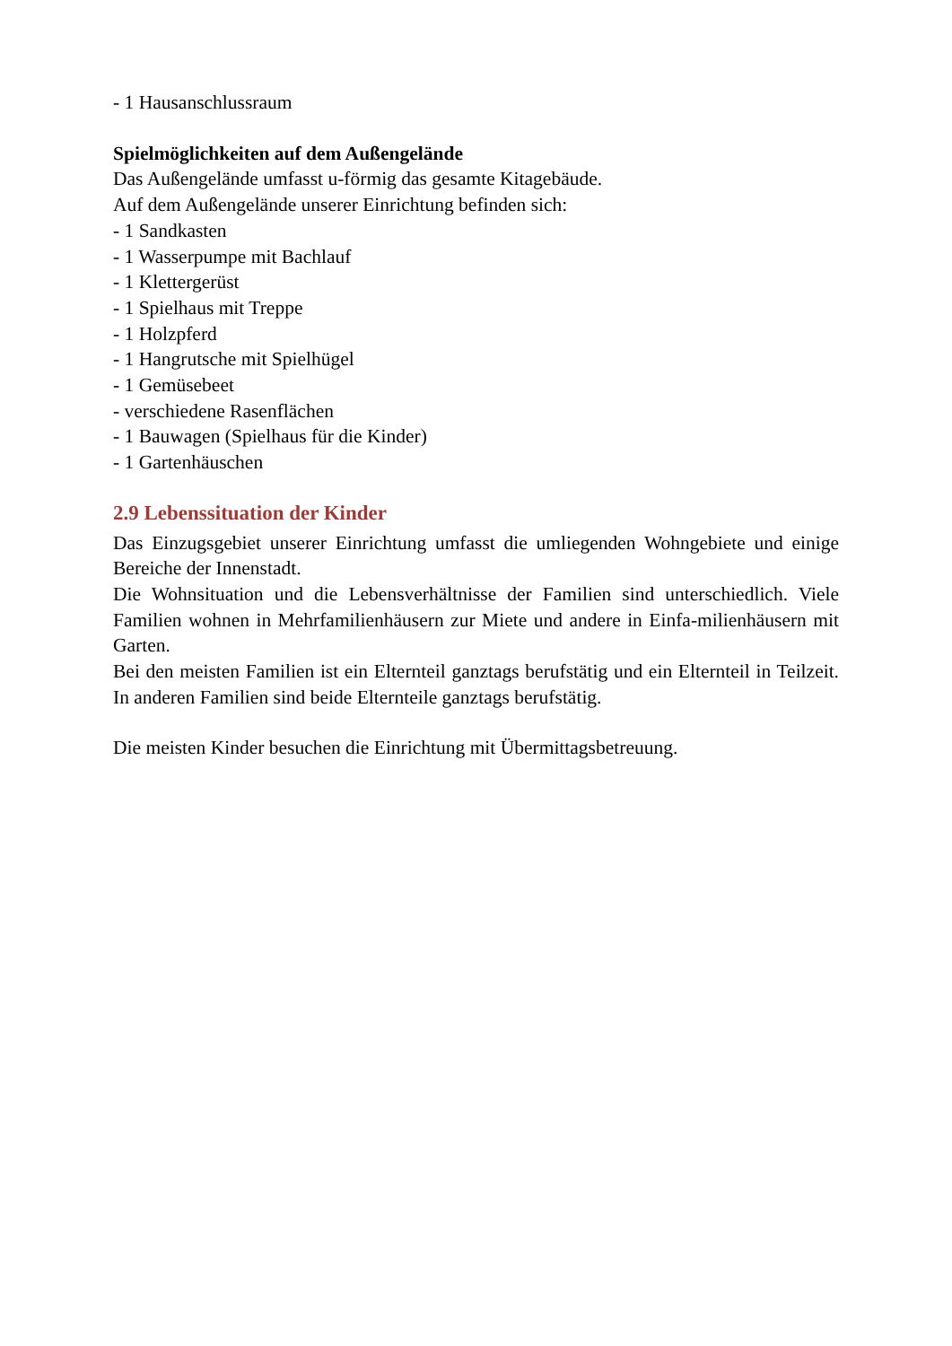- 1 Hausanschlussraum
Spielmöglichkeiten auf dem Außengelände
Das Außengelände umfasst u-förmig das gesamte Kitagebäude.
Auf dem Außengelände unserer Einrichtung befinden sich:
- 1 Sandkasten
- 1 Wasserpumpe mit Bachlauf
- 1 Klettergerüst
- 1 Spielhaus mit Treppe
- 1 Holzpferd
- 1 Hangrutsche mit Spielhügel
- 1 Gemüsebeet
- verschiedene Rasenflächen
- 1 Bauwagen (Spielhaus für die Kinder)
- 1 Gartenhäuschen
2.9 Lebenssituation der Kinder
Das Einzugsgebiet unserer Einrichtung umfasst die umliegenden Wohngebiete und einige Bereiche der Innenstadt.
Die Wohnsituation und die Lebensverhältnisse der Familien sind unterschiedlich. Viele Familien wohnen in Mehrfamilienhäusern zur Miete und andere in Einfa-milienhäusern mit Garten.
Bei den meisten Familien ist ein Elternteil ganztags berufstätig und ein Elternteil in Teilzeit. In anderen Familien sind beide Elternteile ganztags berufstätig.
Die meisten Kinder besuchen die Einrichtung mit Übermittagsbetreuung.